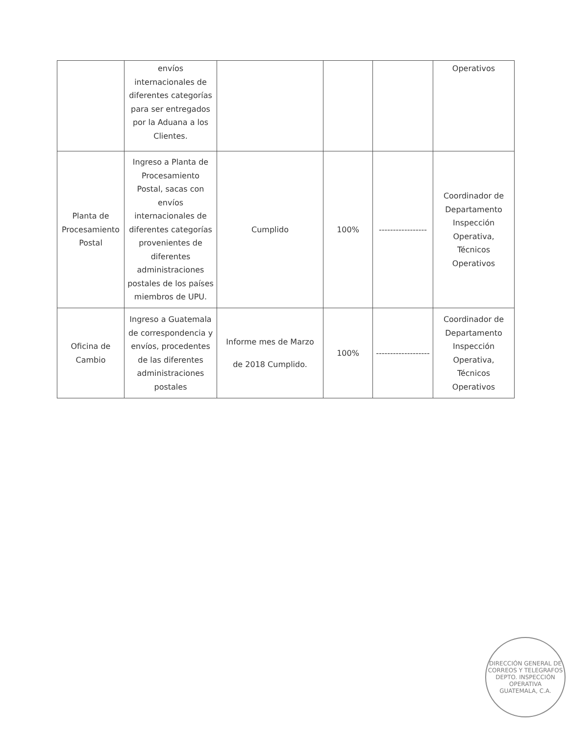| | envíos internacionales de diferentes categorías para ser entregados por la Aduana a los Clientes. | | | | Operativos |
| Planta de Procesamiento Postal | Ingreso a Planta de Procesamiento Postal, sacas con envíos internacionales de diferentes categorías provenientes de diferentes administraciones postales de los países miembros de UPU. | Cumplido | 100% | ----------------- | Coordinador de Departamento Inspección Operativa, Técnicos Operativos |
| Oficina de Cambio | Ingreso a Guatemala de correspondencia y envíos, procedentes de las diferentes administraciones postales | Informe mes de Marzo de 2018 Cumplido. | 100% | ------------------- | Coordinador de Departamento Inspección Operativa, Técnicos Operativos |
DIRECCIÓN GENERAL DE CORREOS Y TELEGRAFOS
DEPTO. INSPECCIÓN OPERATIVA
GUATEMALA, C.A.